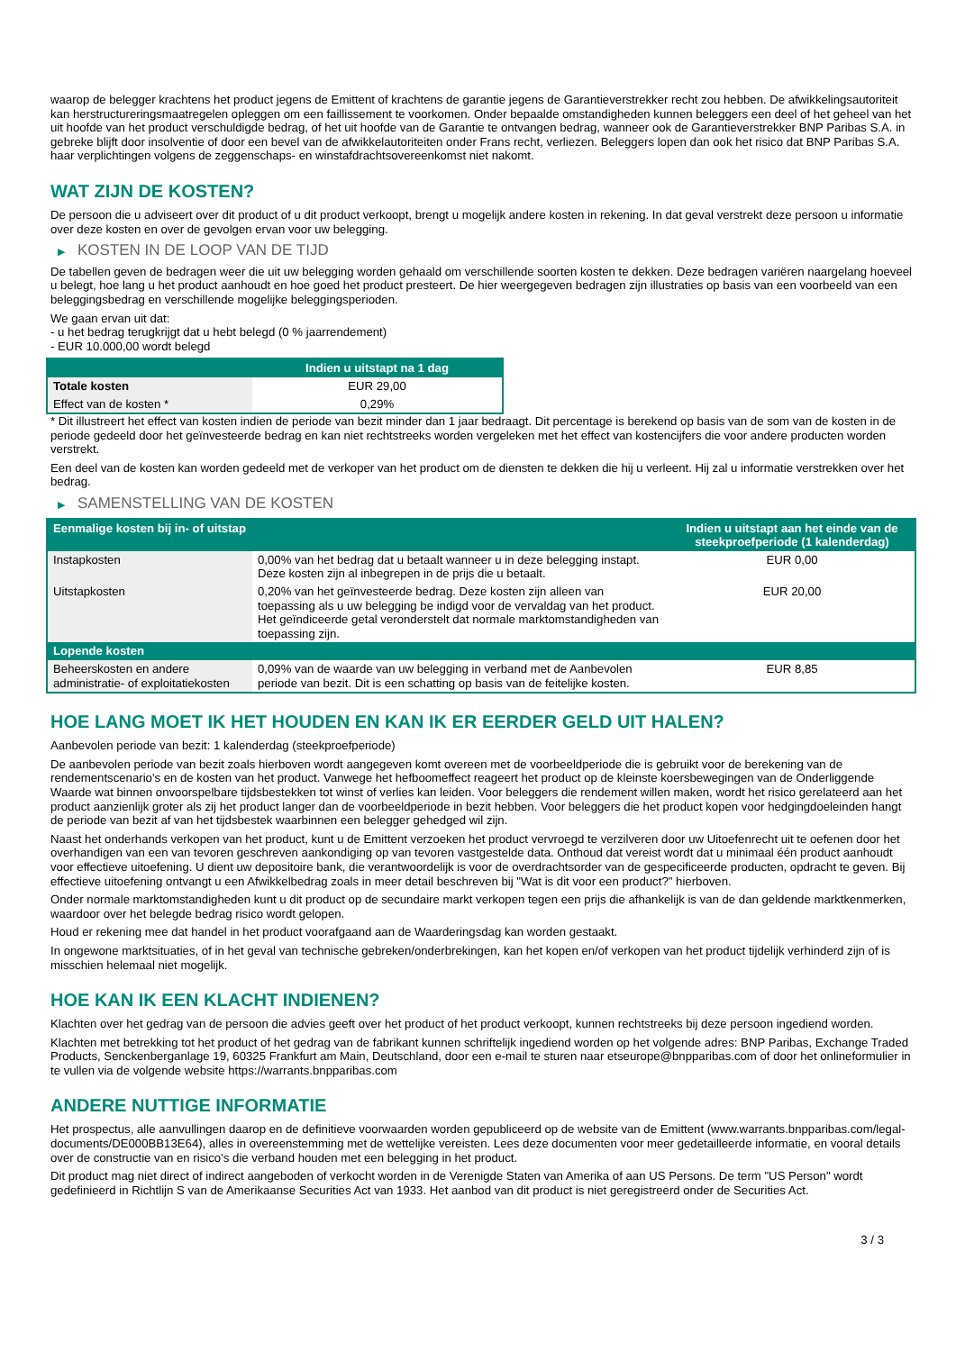waarop de belegger krachtens het product jegens de Emittent of krachtens de garantie jegens de Garantieverstrekker recht zou hebben. De afwikkelingsautoriteit kan herstructureringsmaatregelen opleggen om een faillissement te voorkomen. Onder bepaalde omstandigheden kunnen beleggers een deel of het geheel van het uit hoofde van het product verschuldigde bedrag, of het uit hoofde van de Garantie te ontvangen bedrag, wanneer ook de Garantieverstrekker BNP Paribas S.A. in gebreke blijft door insolventie of door een bevel van de afwikkelautoriteiten onder Frans recht, verliezen. Beleggers lopen dan ook het risico dat BNP Paribas S.A. haar verplichtingen volgens de zeggenschaps- en winstafdrachtsovereenkomst niet nakomt.
WAT ZIJN DE KOSTEN?
De persoon die u adviseert over dit product of u dit product verkoopt, brengt u mogelijk andere kosten in rekening. In dat geval verstrekt deze persoon u informatie over deze kosten en over de gevolgen ervan voor uw belegging.
▶ KOSTEN IN DE LOOP VAN DE TIJD
De tabellen geven de bedragen weer die uit uw belegging worden gehaald om verschillende soorten kosten te dekken. Deze bedragen variëren naargelang hoeveel u belegt, hoe lang u het product aanhoudt en hoe goed het product presteert. De hier weergegeven bedragen zijn illustraties op basis van een voorbeeld van een beleggingsbedrag en verschillende mogelijke beleggingsperioden.
We gaan ervan uit dat:
- u het bedrag terugkrijgt dat u hebt belegd (0 % jaarrendement)
- EUR 10.000,00 wordt belegd
| | Indien u uitstapt na 1 dag |
| --- | --- |
| Totale kosten | EUR 29,00 |
| Effect van de kosten * | 0,29% |
* Dit illustreert het effect van kosten indien de periode van bezit minder dan 1 jaar bedraagt. Dit percentage is berekend op basis van de som van de kosten in de periode gedeeld door het geïnvesteerde bedrag en kan niet rechtstreeks worden vergeleken met het effect van kostencijfers die voor andere producten worden verstrekt.
Een deel van de kosten kan worden gedeeld met de verkoper van het product om de diensten te dekken die hij u verleent. Hij zal u informatie verstrekken over het bedrag.
▶ SAMENSTELLING VAN DE KOSTEN
| Eenmalige kosten bij in- of uitstap | | Indien u uitstapt aan het einde van de steekproefperiode (1 kalenderdag) |
| --- | --- | --- |
| Instapkosten | 0,00% van het bedrag dat u betaalt wanneer u in deze belegging instapt. Deze kosten zijn al inbegrepen in de prijs die u betaalt. | EUR 0,00 |
| Uitstapkosten | 0,20% van het geïnvesteerde bedrag. Deze kosten zijn alleen van toepassing als u uw belegging be indigd voor de vervaldag van het product. Het geïndiceerde getal veronderstelt dat normale marktomstandigheden van toepassing zijn. | EUR 20,00 |
| Lopende kosten | | |
| Beheerskosten en andere administratie- of exploitatiekosten | 0,09% van de waarde van uw belegging in verband met de Aanbevolen periode van bezit. Dit is een schatting op basis van de feitelijke kosten. | EUR 8,85 |
HOE LANG MOET IK HET HOUDEN EN KAN IK ER EERDER GELD UIT HALEN?
Aanbevolen periode van bezit: 1 kalenderdag (steekproefperiode)
De aanbevolen periode van bezit zoals hierboven wordt aangegeven komt overeen met de voorbeeldperiode die is gebruikt voor de berekening van de rendementscenario's en de kosten van het product. Vanwege het hefboomeffect reageert het product op de kleinste koersbewegingen van de Onderliggende Waarde wat binnen onvoorspelbare tijdsbestekken tot winst of verlies kan leiden. Voor beleggers die rendement willen maken, wordt het risico gerelateerd aan het product aanzienlijk groter als zij het product langer dan de voorbeeldperiode in bezit hebben. Voor beleggers die het product kopen voor hedgingdoeleinden hangt de periode van bezit af van het tijdsbestek waarbinnen een belegger gehedged wil zijn.
Naast het onderhands verkopen van het product, kunt u de Emittent verzoeken het product vervroegd te verzilveren door uw Uitoefenrecht uit te oefenen door het overhandigen van een van tevoren geschreven aankondiging op van tevoren vastgestelde data. Onthoud dat vereist wordt dat u minimaal één product aanhoudt voor effectieve uitoefening. U dient uw depositoire bank, die verantwoordelijk is voor de overdrachtsorder van de gespecificeerde producten, opdracht te geven. Bij effectieve uitoefening ontvangt u een Afwikkelbedrag zoals in meer detail beschreven bij "Wat is dit voor een product?" hierboven.
Onder normale marktomstandigheden kunt u dit product op de secundaire markt verkopen tegen een prijs die afhankelijk is van de dan geldende marktkenmerken, waardoor over het belegde bedrag risico wordt gelopen.
Houd er rekening mee dat handel in het product voorafgaand aan de Waarderingsdag kan worden gestaakt.
In ongewone marktsituaties, of in het geval van technische gebreken/onderbrekingen, kan het kopen en/of verkopen van het product tijdelijk verhinderd zijn of is misschien helemaal niet mogelijk.
HOE KAN IK EEN KLACHT INDIENEN?
Klachten over het gedrag van de persoon die advies geeft over het product of het product verkoopt, kunnen rechtstreeks bij deze persoon ingediend worden.
Klachten met betrekking tot het product of het gedrag van de fabrikant kunnen schriftelijk ingediend worden op het volgende adres: BNP Paribas, Exchange Traded Products, Senckenberganlage 19, 60325 Frankfurt am Main, Deutschland, door een e-mail te sturen naar etseurope@bnpparibas.com of door het onlineformulier in te vullen via de volgende website https://warrants.bnpparibas.com
ANDERE NUTTIGE INFORMATIE
Het prospectus, alle aanvullingen daarop en de definitieve voorwaarden worden gepubliceerd op de website van de Emittent (www.warrants.bnpparibas.com/legal-documents/DE000BB13E64), alles in overeenstemming met de wettelijke vereisten. Lees deze documenten voor meer gedetailleerde informatie, en vooral details over de constructie van en risico’s die verband houden met een belegging in het product.
Dit product mag niet direct of indirect aangeboden of verkocht worden in de Verenigde Staten van Amerika of aan US Persons. De term "US Person" wordt gedefinieerd in Richtlijn S van de Amerikaanse Securities Act van 1933. Het aanbod van dit product is niet geregistreerd onder de Securities Act.
3 / 3